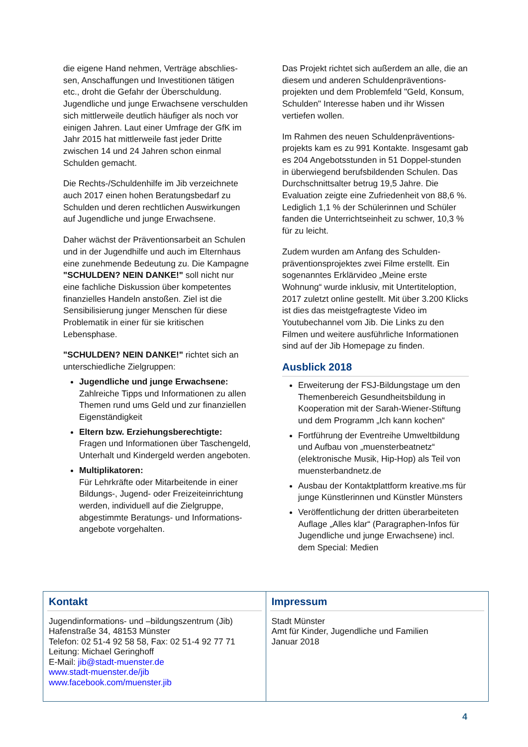die eigene Hand nehmen, Verträge abschlies-sen, Anschaffungen und Investitionen tätigen etc., droht die Gefahr der Überschuldung. Jugendliche und junge Erwachsene verschulden sich mittlerweile deutlich häufiger als noch vor einigen Jahren. Laut einer Umfrage der GfK im Jahr 2015 hat mittlerweile fast jeder Dritte zwischen 14 und 24 Jahren schon einmal Schulden gemacht.
Die Rechts-/Schuldenhilfe im Jib verzeichnete auch 2017 einen hohen Beratungsbedarf zu Schulden und deren rechtlichen Auswirkungen auf Jugendliche und junge Erwachsene.
Daher wächst der Präventionsarbeit an Schulen und in der Jugendhilfe und auch im Elternhaus eine zunehmende Bedeutung zu. Die Kampagne "SCHULDEN? NEIN DANKE!" soll nicht nur eine fachliche Diskussion über kompetentes finanzielles Handeln anstoßen. Ziel ist die Sensibilisierung junger Menschen für diese Problematik in einer für sie kritischen Lebensphase.
"SCHULDEN? NEIN DANKE!" richtet sich an unterschiedliche Zielgruppen:
Jugendliche und junge Erwachsene:
Zahlreiche Tipps und Informationen zu allen Themen rund ums Geld und zur finanziellen Eigenständigkeit
Eltern bzw. Erziehungsberechtigte:
Fragen und Informationen über Taschengeld, Unterhalt und Kindergeld werden angeboten.
Multiplikatoren:
Für Lehrkräfte oder Mitarbeitende in einer Bildungs-, Jugend- oder Freizeiteinrichtung werden, individuell auf die Zielgruppe, abgestimmte Beratungs- und Informations-angebote vorgehalten.
Das Projekt richtet sich außerdem an alle, die an diesem und anderen Schuldenpräventions-projekten und dem Problemfeld "Geld, Konsum, Schulden" Interesse haben und ihr Wissen vertiefen wollen.
Im Rahmen des neuen Schuldenpräventions-projekts kam es zu 991 Kontakte. Insgesamt gab es 204 Angebotsstunden in 51 Doppel-stunden in überwiegend berufsbildenden Schulen. Das Durchschnittsalter betrug 19,5 Jahre. Die Evaluation zeigte eine Zufriedenheit von 88,6 %. Lediglich 1,1 % der Schülerinnen und Schüler fanden die Unterrichtseinheit zu schwer, 10,3 % für zu leicht.
Zudem wurden am Anfang des Schulden-präventionsprojektes zwei Filme erstellt. Ein sogenanntes Erklärvideo „Meine erste Wohnung“ wurde inklusiv, mit Untertiteloption, 2017 zuletzt online gestellt. Mit über 3.200 Klicks ist dies das meistgefragteste Video im Youtubechannel vom Jib. Die Links zu den Filmen und weitere ausführliche Informationen sind auf der Jib Homepage zu finden.
Ausblick 2018
Erweiterung der FSJ-Bildungstage um den Themenbereich Gesundheitsbildung in Kooperation mit der Sarah-Wiener-Stiftung und dem Programm „Ich kann kochen“
Fortführung der Eventreihe Umweltbildung und Aufbau von „muensterbeatnetz“ (elektronische Musik, Hip-Hop) als Teil von muensterbandnetz.de
Ausbau der Kontaktplattform kreative.ms für junge Künstlerinnen und Künstler Münsters
Veröffentlichung der dritten überarbeiteten Auflage „Alles klar“ (Paragraphen-Infos für Jugendliche und junge Erwachsene) incl. dem Special: Medien
Kontakt
Jugendinformations- und –bildungszentrum (Jib)
Hafenstraße 34, 48153 Münster
Telefon: 02 51-4 92 58 58, Fax: 02 51-4 92 77 71
Leitung: Michael Geringhoff
E-Mail: jib@stadt-muenster.de
www.stadt-muenster.de/jib
www.facebook.com/muenster.jib
Impressum
Stadt Münster
Amt für Kinder, Jugendliche und Familien
Januar 2018
4